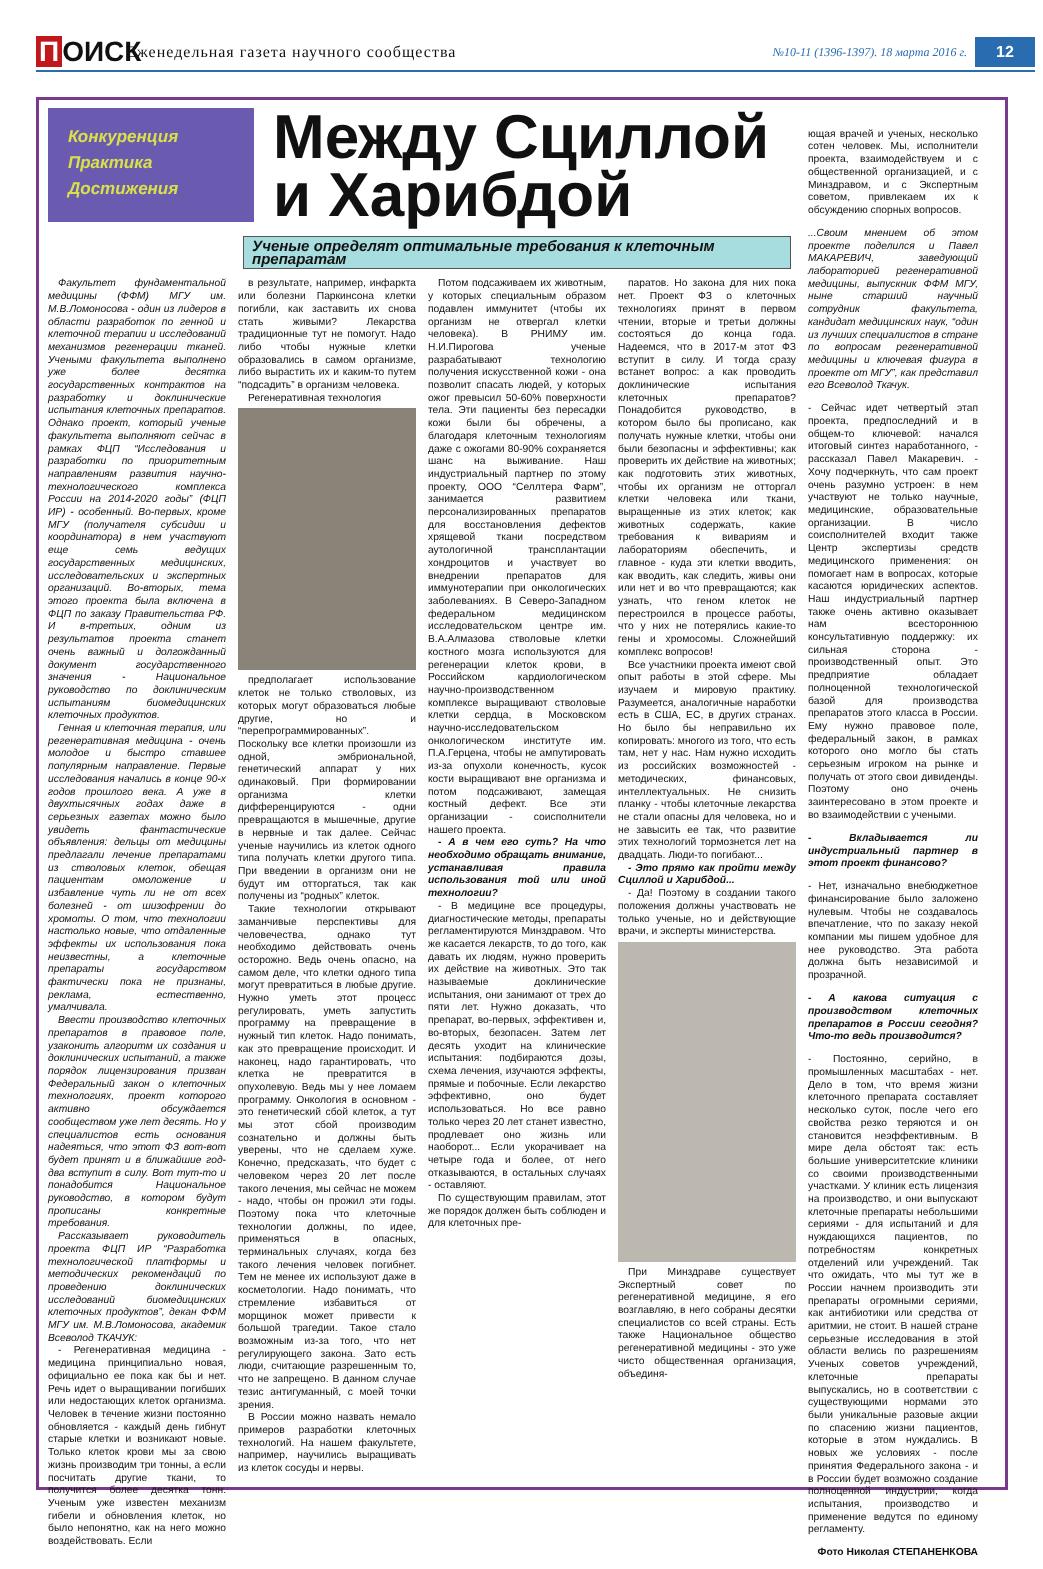П ОИСК
Еженедельная газета научного сообщества
№10-11 (1396-1397). 18 марта 2016 г.
12
Конкуренция
Практика
Достижения
Между Сциллой
и Харибдой
Ученые определят оптимальные требования к клеточным препаратам
Факультет фундаментальной медицины (ФФМ) МГУ им. М.В.Ломоносова - один из лидеров в области разработок по генной и клеточной терапии и исследований механизмов регенерации тканей. Учеными факультета выполнено уже более десятка государственных контрактов на разработку и доклинические испытания клеточных препаратов. Однако проект, который ученые факультета выполняют сейчас в рамках ФЦП “Исследования и разработки по приоритетным направлениям развития научно-технологического комплекса России на 2014-2020 годы” (ФЦП ИР) - особенный. Во-первых, кроме МГУ (получателя субсидии и координатора) в нем участвуют еще семь ведущих государственных медицинских, исследовательских и экспертных организаций. Во-вторых, тема этого проекта была включена в ФЦП по заказу Правительства РФ. И в-третьих, одним из результатов проекта станет очень важный и долгожданный документ государственного значения - Национальное руководство по доклиническим испытаниям биомедицинских клеточных продуктов.
Генная и клеточная терапия, или регенеративная медицина - очень молодое и быстро ставшее популярным направление. Первые исследования начались в конце 90-х годов прошлого века. А уже в двухтысячных годах даже в серьезных газетах можно было увидеть фантастические объявления: дельцы от медицины предлагали лечение препаратами из стволовых клеток, обещая пациентам омоложение и избавление чуть ли не от всех болезней - от шизофрении до хромоты. О том, что технологии настолько новые, что отдаленные эффекты их использования пока неизвестны, а клеточные препараты государством фактически пока не признаны, реклама, естественно, умалчивала.
Ввести производство клеточных препаратов в правовое поле, узаконить алгоритм их создания и доклинических испытаний, а также порядок лицензирования призван Федеральный закон о клеточных технологиях, проект которого активно обсуждается сообществом уже лет десять. Но у специалистов есть основания надеяться, что этот ФЗ вот-вот будет принят и в ближайшие год-два вступит в силу. Вот тут-то и понадобится Национальное руководство, в котором будут прописаны конкретные требования.
Рассказывает руководитель проекта ФЦП ИР “Разработка технологической платформы и методических рекомендаций по проведению доклинических исследований биомедицинских клеточных продуктов”, декан ФФМ МГУ им. М.В.Ломоносова, академик Всеволод ТКАЧУК:
- Регенеративная медицина - медицина принципиально новая, официально ее пока как бы и нет. Речь идет о выращивании погибших или недостающих клеток организма. Человек в течение жизни постоянно обновляется - каждый день гибнут старые клетки и возникают новые. Только клеток крови мы за свою жизнь производим три тонны, а если посчитать другие ткани, то получится более десятка тонн. Ученым уже известен механизм гибели и обновления клеток, но было непонятно, как на него можно воздействовать. Если
в результате, например, инфаркта или болезни Паркинсона клетки погибли, как заставить их снова стать живыми? Лекарства традиционные тут не помогут. Надо либо чтобы нужные клетки образовались в самом организме, либо вырастить их и каким-то путем “подсадить” в организм человека.
Регенеративная технология
предполагает использование клеток не только стволовых, из которых могут образоваться любые другие, но и “перепрограммированных”. Поскольку все клетки произошли из одной, эмбриональной, генетический аппарат у них одинаковый. При формировании организма клетки дифференцируются - одни превращаются в мышечные, другие в нервные и так далее. Сейчас ученые научились из клеток одного типа получать клетки другого типа. При введении в организм они не будут им отторгаться, так как получены из “родных” клеток.
Такие технологии открывают заманчивые перспективы для человечества, однако тут необходимо действовать очень осторожно. Ведь очень опасно, на самом деле, что клетки одного типа могут превратиться в любые другие. Нужно уметь этот процесс регулировать, уметь запустить программу на превращение в нужный тип клеток. Надо понимать, как это превращение происходит. И наконец, надо гарантировать, что клетка не превратится в опухолевую. Ведь мы у нее ломаем программу. Онкология в основном - это генетический сбой клеток, а тут мы этот сбой производим сознательно и должны быть уверены, что не сделаем хуже. Конечно, предсказать, что будет с человеком через 20 лет после такого лечения, мы сейчас не можем - надо, чтобы он прожил эти годы. Поэтому пока что клеточные технологии должны, по идее, применяться в опасных, терминальных случаях, когда без такого лечения человек погибнет. Тем не менее их используют даже в косметологии. Надо понимать, что стремление избавиться от морщинок может привести к большой трагедии. Такое стало возможным из-за того, что нет регулирующего закона. Зато есть люди, считающие разрешенным то, что не запрещено. В данном случае тезис антигуманный, с моей точки зрения.
В России можно назвать немало примеров разработки клеточных технологий. На нашем факультете, например, научились выращивать из клеток сосуды и нервы.
Потом подсаживаем их животным, у которых специальным образом подавлен иммунитет (чтобы их организм не отвергал клетки человека). В РНИМУ им. Н.И.Пирогова ученые разрабатывают технологию получения искусственной кожи - она позволит спасать людей, у которых ожог превысил 50-60% поверхности тела. Эти пациенты без пересадки кожи были бы обречены, а благодаря клеточным технологиям даже с ожогами 80-90% сохраняется шанс на выживание. Наш индустриальный партнер по этому проекту, ООО “Селлтера Фарм”, занимается развитием персонализированных препаратов для восстановления дефектов хрящевой ткани посредством аутологичной трансплантации хондроцитов и участвует во внедрении препаратов для иммунотерапии при онкологических заболеваниях. В Северо-Западном федеральном медицинском исследовательском центре им. В.А.Алмазова стволовые клетки костного мозга используются для регенерации клеток крови, в Российском кардиологическом научно-производственном комплексе выращивают стволовые клетки сердца, в Московском научно-исследовательском онкологическом институте им. П.А.Герцена, чтобы не ампутировать из-за опухоли конечность, кусок кости выращивают вне организма и потом подсаживают, замещая костный дефект. Все эти организации - соисполнители нашего проекта.
- А в чем его суть? На что необходимо обращать внимание, устанавливая правила использования той или иной технологии?
- В медицине все процедуры, диагностические методы, препараты регламентируются Минздравом. Что же касается лекарств, то до того, как давать их людям, нужно проверить их действие на животных. Это так называемые доклинические испытания, они занимают от трех до пяти лет. Нужно доказать, что препарат, во-первых, эффективен и, во-вторых, безопасен. Затем лет десять уходит на клинические испытания: подбираются дозы, схема лечения, изучаются эффекты, прямые и побочные. Если лекарство эффективно, оно будет использоваться. Но все равно только через 20 лет станет известно, продлевает оно жизнь или наоборот... Если укорачивает на четыре года и более, от него отказываются, в остальных случаях - оставляют.
По существующим правилам, этот же порядок должен быть соблюден и для клеточных пре-
паратов. Но закона для них пока нет. Проект ФЗ о клеточных технологиях принят в первом чтении, вторые и третьи должны состояться до конца года. Надеемся, что в 2017-м этот ФЗ вступит в силу. И тогда сразу встанет вопрос: а как проводить доклинические испытания клеточных препаратов? Понадобится руководство, в котором было бы прописано, как получать нужные клетки, чтобы они были безопасны и эффективны; как проверить их действие на животных; как подготовить этих животных, чтобы их организм не отторгал клетки человека или ткани, выращенные из этих клеток; как животных содержать, какие требования к вивариям и лабораториям обеспечить, и главное - куда эти клетки вводить, как вводить, как следить, живы они или нет и во что превращаются; как узнать, что геном клеток не перестроился в процессе работы, что у них не потерялись какие-то гены и хромосомы. Сложнейший комплекс вопросов!
Все участники проекта имеют свой опыт работы в этой сфере. Мы изучаем и мировую практику. Разумеется, аналогичные наработки есть в США, ЕС, в других странах. Но было бы неправильно их копировать: многого из того, что есть там, нет у нас. Нам нужно исходить из российских возможностей - методических, финансовых, интеллектуальных. Не снизить планку - чтобы клеточные лекарства не стали опасны для человека, но и не завысить ее так, что развитие этих технологий тормознется лет на двадцать. Люди-то погибают...
- Это прямо как пройти между Сциллой и Харибдой...
- Да! Поэтому в создании такого положения должны участвовать не только ученые, но и действующие врачи, и эксперты министерства.
При Минздраве существует Экспертный совет по регенеративной медицине, я его возглавляю, в него собраны десятки специалистов со всей страны. Есть также Национальное общество регенеративной медицины - это уже чисто общественная организация, объединя-
ющая врачей и ученых, несколько сотен человек. Мы, исполнители проекта, взаимодействуем и с общественной организацией, и с Минздравом, и с Экспертным советом, привлекаем их к обсуждению спорных вопросов.
...Своим мнением об этом проекте поделился и Павел МАКАРЕВИЧ, заведующий лабораторией регенеративной медицины, выпускник ФФМ МГУ, ныне старший научный сотрудник факультета, кандидат медицинских наук, “один из лучших специалистов в стране по вопросам регенеративной медицины и ключевая фигура в проекте от МГУ”, как представил его Всеволод Ткачук.
- Сейчас идет четвертый этап проекта, предпоследний и в общем-то ключевой: начался итоговый синтез наработанного, - рассказал Павел Макаревич. - Хочу подчеркнуть, что сам проект очень разумно устроен: в нем участвуют не только научные, медицинские, образовательные организации. В число соисполнителей входит также Центр экспертизы средств медицинского применения: он помогает нам в вопросах, которые касаются юридических аспектов. Наш индустриальный партнер также очень активно оказывает нам всестороннюю консультативную поддержку: их сильная сторона - производственный опыт. Это предприятие обладает полноценной технологической базой для производства препаратов этого класса в России. Ему нужно правовое поле, федеральный закон, в рамках которого оно могло бы стать серьезным игроком на рынке и получать от этого свои дивиденды. Поэтому оно очень заинтересовано в этом проекте и во взаимодействии с учеными.
- Вкладывается ли индустриальный партнер в этот проект финансово?
- Нет, изначально внебюджетное финансирование было заложено нулевым. Чтобы не создавалось впечатление, что по заказу некой компании мы пишем удобное для нее руководство. Эта работа должна быть независимой и прозрачной.
- А какова ситуация с производством клеточных препаратов в России сегодня? Что-то ведь производится?
- Постоянно, серийно, в промышленных масштабах - нет. Дело в том, что время жизни клеточного препарата составляет несколько суток, после чего его свойства резко теряются и он становится неэффективным. В мире дела обстоят так: есть большие университетские клиники со своими производственными участками. У клиник есть лицензия на производство, и они выпускают клеточные препараты небольшими сериями - для испытаний и для нуждающихся пациентов, по потребностям конкретных отделений или учреждений. Так что ожидать, что мы тут же в России начнем производить эти препараты огромными сериями, как антибиотики или средства от аритмии, не стоит. В нашей стране серьезные исследования в этой области велись по разрешениям Ученых советов учреждений, клеточные препараты выпускались, но в соответствии с существующими нормами это были уникальные разовые акции по спасению жизни пациентов, которые в этом нуждались. В новых же условиях - после принятия Федерального закона - и в России будет возможно создание полноценной индустрии, когда испытания, производство и применение ведутся по единому регламенту.
Фото Николая СТЕПАНЕНКОВА